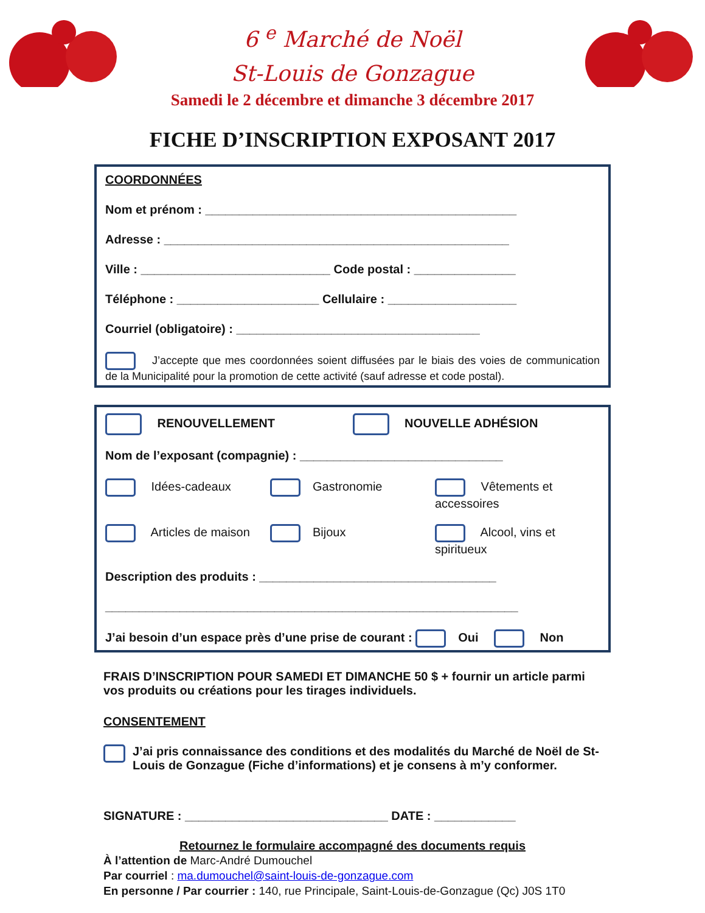6 <sup>e</sup> Marché de Noël
St-Louis de Gonzague
Samedi le 2 décembre et dimanche 3 décembre 2017
FICHE D’INSCRIPTION EXPOSANT 2017
COORDONNÉES
Nom et prénom : ______________________________________________
Adresse : ___________________________________________________
Ville : ____________________________ Code postal : _______________
Téléphone : _____________________ Cellulaire : ___________________
Courriel (obligatoire) : ____________________________________
J’accepte que mes coordonnées soient diffusées par le biais des voies de communication de la Municipalité pour la promotion de cette activité (sauf adresse et code postal).
RENOUVELLEMENT NOUVELLE ADHÉSION
Nom de l’exposant (compagnie) : ______________________________
Idées-cadeaux Gastronomie Vêtements et accessoires
Articles de maison Bijoux Alcool, vins et spiritueux
Description des produits : ___________________________________
_____________________________________________________________
J’ai besoin d’un espace près d’une prise de courant : Oui Non
FRAIS D’INSCRIPTION POUR SAMEDI ET DIMANCHE 50 $ + fournir un article parmi vos produits ou créations pour les tirages individuels.
CONSENTEMENT
J’ai pris connaissance des conditions et des modalités du Marché de Noël de St-Louis de Gonzague (Fiche d’informations) et je consens à m’y conformer.
SIGNATURE : ______________________________ DATE : ____________
Retournez le formulaire accompagné des documents requis
À l’attention de Marc-André Dumouchel
Par courriel : ma.dumouchel@saint-louis-de-gonzague.com
En personne / Par courrier : 140, rue Principale, Saint-Louis-de-Gonzague (Qc) J0S 1T0